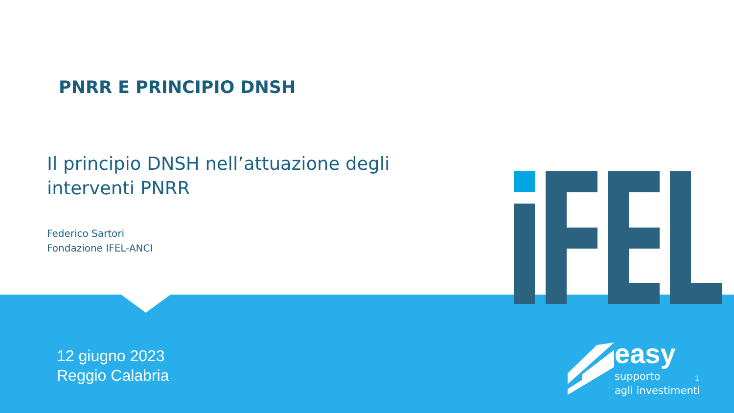PNRR E PRINCIPIO DNSH
Il principio DNSH nell’attuazione degli
interventi PNRR
Federico Sartori
Fondazione IFEL-ANCI
12 giugno 2023
Reggio Calabria
easy
supporto
agli investimenti
1